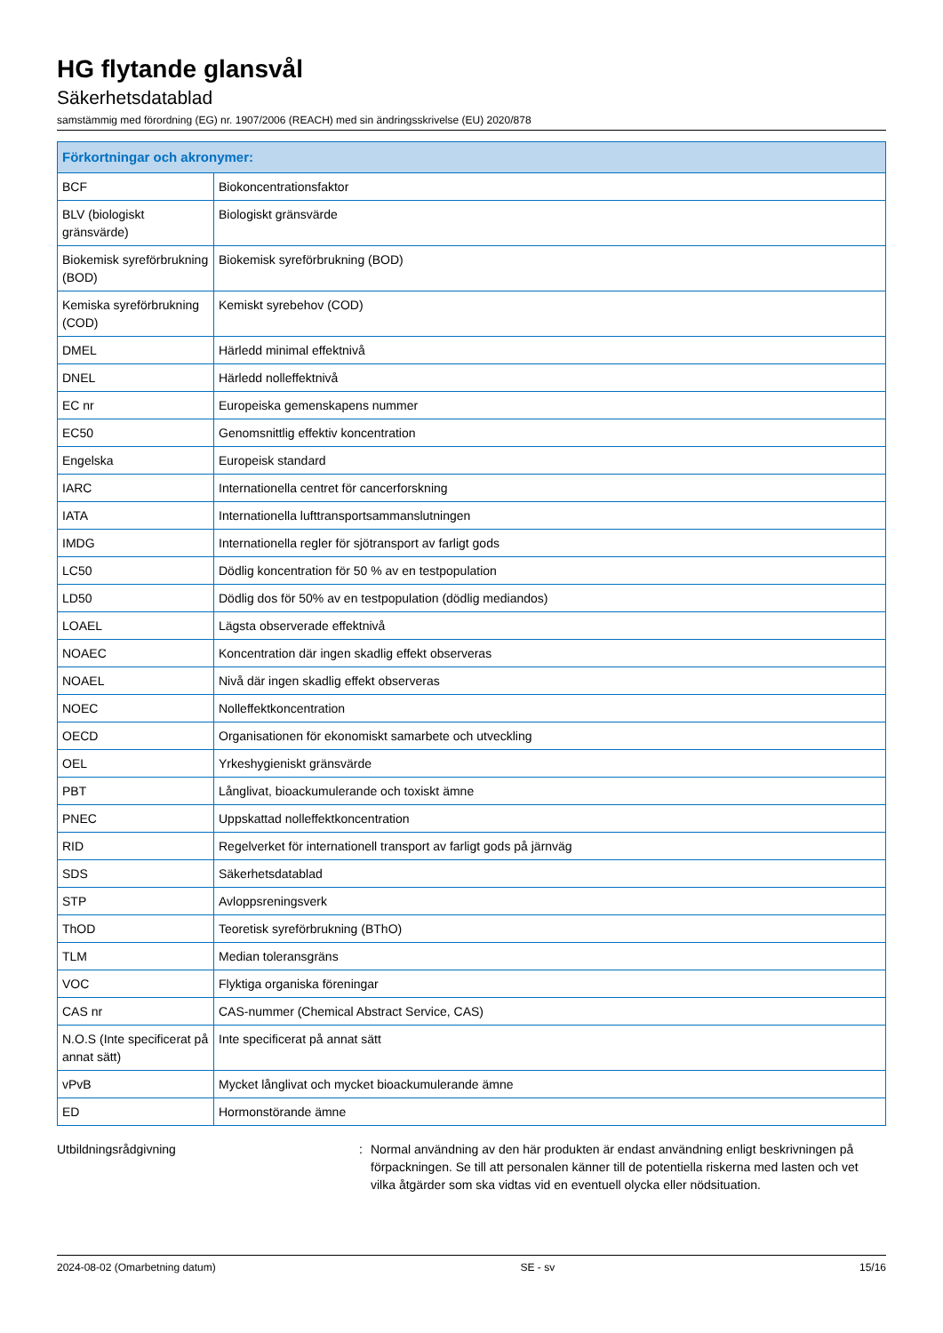HG flytande glansvål
Säkerhetsdatablad
samstämmig med förordning (EG) nr. 1907/2006 (REACH) med sin ändringsskrivelse (EU) 2020/878
| Förkortningar och akronymer: | |
| --- | --- |
| BCF | Biokoncentrationsfaktor |
| BLV (biologiskt gränsvärde) | Biologiskt gränsvärde |
| Biokemisk syreförbrukning (BOD) | Biokemisk syreförbrukning (BOD) |
| Kemiska syreförbrukning (COD) | Kemiskt syrebehov (COD) |
| DMEL | Härledd minimal effektnivå |
| DNEL | Härledd nolleffektnivå |
| EC nr | Europeiska gemenskapens nummer |
| EC50 | Genomsnittlig effektiv koncentration |
| Engelska | Europeisk standard |
| IARC | Internationella centret för cancerforskning |
| IATA | Internationella lufttransportsammanslutningen |
| IMDG | Internationella regler för sjötransport av farligt gods |
| LC50 | Dödlig koncentration för 50 % av en testpopulation |
| LD50 | Dödlig dos för 50% av en testpopulation (dödlig mediandos) |
| LOAEL | Lägsta observerade effektnivå |
| NOAEC | Koncentration där ingen skadlig effekt observeras |
| NOAEL | Nivå där ingen skadlig effekt observeras |
| NOEC | Nolleffektkoncentration |
| OECD | Organisationen för ekonomiskt samarbete och utveckling |
| OEL | Yrkeshygieniskt gränsvärde |
| PBT | Långlivat, bioackumulerande och toxiskt ämne |
| PNEC | Uppskattad nolleffektkoncentration |
| RID | Regelverket för internationell transport av farligt gods på järnväg |
| SDS | Säkerhetsdatablad |
| STP | Avloppsreningsverk |
| ThOD | Teoretisk syreförbrukning (BThO) |
| TLM | Median toleransgräns |
| VOC | Flyktiga organiska föreningar |
| CAS nr | CAS-nummer (Chemical Abstract Service, CAS) |
| N.O.S (Inte specificerat på annat sätt) | Inte specificerat på annat sätt |
| vPvB | Mycket långlivat och mycket bioackumulerande ämne |
| ED | Hormonstörande ämne |
Utbildningsrådgivning : Normal användning av den här produkten är endast användning enligt beskrivningen på förpackningen. Se till att personalen känner till de potentiella riskerna med lasten och vet vilka åtgärder som ska vidtas vid en eventuell olycka eller nödsituation.
2024-08-02 (Omarbetning datum) SE - sv 15/16